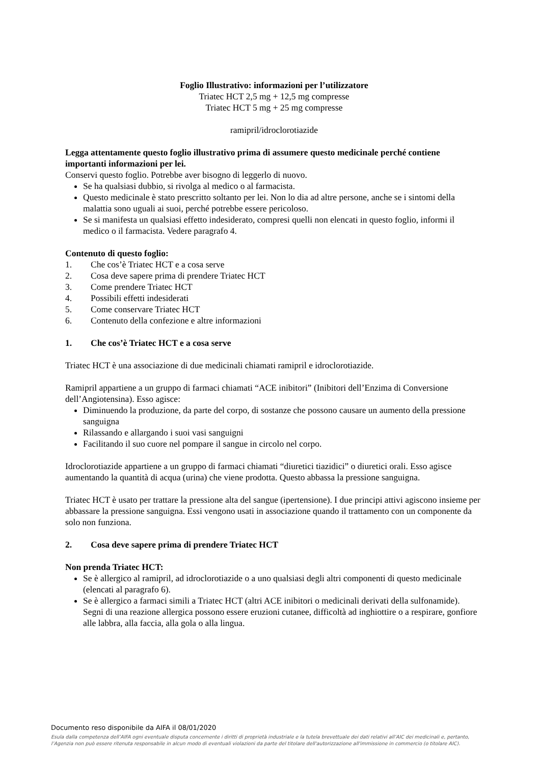Foglio Illustrativo: informazioni per l’utilizzatore
Triatec HCT 2,5 mg + 12,5 mg compresse
Triatec HCT 5 mg + 25 mg compresse
ramipril/idroclorotiazide
Legga attentamente questo foglio illustrativo prima di assumere questo medicinale perché contiene importanti informazioni per lei.
Conservi questo foglio. Potrebbe aver bisogno di leggerlo di nuovo.
Se ha qualsiasi dubbio, si rivolga al medico o al farmacista.
Questo medicinale è stato prescritto soltanto per lei. Non lo dia ad altre persone, anche se i sintomi della malattia sono uguali ai suoi, perché potrebbe essere pericoloso.
Se si manifesta un qualsiasi effetto indesiderato, compresi quelli non elencati in questo foglio, informi il medico o il farmacista. Vedere paragrafo 4.
Contenuto di questo foglio:
1. Che cos’è Triatec HCT e a cosa serve
2. Cosa deve sapere prima di prendere Triatec HCT
3. Come prendere Triatec HCT
4. Possibili effetti indesiderati
5. Come conservare Triatec HCT
6. Contenuto della confezione e altre informazioni
1. Che cos’è Triatec HCT e a cosa serve
Triatec HCT è una associazione di due medicinali chiamati ramipril e idroclorotiazide.
Ramipril appartiene a un gruppo di farmaci chiamati “ACE inibitori” (Inibitori dell’Enzima di Conversione dell’Angiotensina). Esso agisce:
Diminuendo la produzione, da parte del corpo, di sostanze che possono causare un aumento della pressione sanguigna
Rilassando e allargando i suoi vasi sanguigni
Facilitando il suo cuore nel pompare il sangue in circolo nel corpo.
Idroclorotiazide appartiene a un gruppo di farmaci chiamati “diuretici tiazidici” o diuretici orali. Esso agisce aumentando la quantità di acqua (urina) che viene prodotta. Questo abbassa la pressione sanguigna.
Triatec HCT è usato per trattare la pressione alta del sangue (ipertensione). I due principi attivi agiscono insieme per abbassare la pressione sanguigna. Essi vengono usati in associazione quando il trattamento con un componente da solo non funziona.
2. Cosa deve sapere prima di prendere Triatec HCT
Non prenda Triatec HCT:
Se è allergico al ramipril, ad idroclorotiazide o a uno qualsiasi degli altri componenti di questo medicinale (elencati al paragrafo 6).
Se è allergico a farmaci simili a Triatec HCT (altri ACE inibitori o medicinali derivati della sulfonamide).
Segni di una reazione allergica possono essere eruzioni cutanee, difficoltà ad inghiottire o a respirare, gonfiore alle labbra, alla faccia, alla gola o alla lingua.
Documento reso disponibile da AIFA il 08/01/2020
Esula dalla competenza dell’AIFA ogni eventuale disputa concernente i diritti di proprietà industriale e la tutela brevettuale dei dati relativi all’AIC dei medicinali e, pertanto, l’Agenzia non può essere ritenuta responsabile in alcun modo di eventuali violazioni da parte del titolare dell'autorizzazione all'immissione in commercio (o titolare AIC).